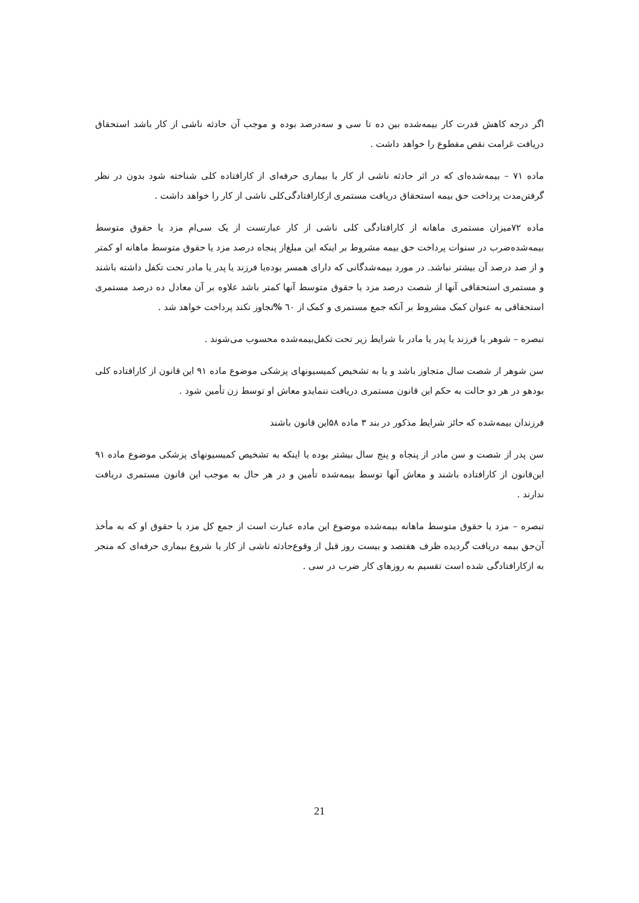اگر درجه کاهش قدرت کار بیمه‌شده بین ده تا سی و سه‌درصد بوده و موجب آن حادثه ناشی از کار باشد استحقاق دریافت غرامت نقص مقطوع را خواهد داشت .
ماده ۷۱ – بیمه‌شده‌ای که در اثر حادثه ناشی از کار یا بیماری حرفه‌ای از کارافتاده کلی شناخته شود بدون در نظر گرفتن‌مدت پرداخت حق بیمه استحقاق دریافت مستمری ازکارافتادگی‌کلی ناشی از کار را خواهد داشت .
ماده ۷۲میزان مستمری ماهانه از کارافتادگی کلی ناشی از کار عبارتست از یک سی‌ام مزد یا حقوق متوسط بیمه‌شده‌ضرب در سنوات پرداخت حق بیمه مشروط بر اینکه این مبلغ‌از پنجاه درصد مزد یا حقوق متوسط ماهانه او کمتر و از صد درصد آن بیشتر نباشد. در مورد بیمه‌شدگانی که دارای همسر بوده‌یا فرزند یا پدر یا مادر تحت تکفل داشته باشند و مستمری استحقاقی آنها از شصت درصد مزد یا حقوق متوسط آنها کمتر باشد علاوه بر آن معادل ده درصد مستمری استحقاقی به عنوان کمک مشروط بر آنکه جمع مستمری و کمک از ٦٠ % تجاوز نکند پرداخت خواهد شد .
تبصره – شوهر یا فرزند یا پدر یا مادر با شرایط زیر تحت تکفل‌بیمه‌شده محسوب می‌شوند .
سن شوهر از شصت سال متجاوز باشد و یا به تشخیص کمیسیونهای پزشکی موضوع ماده ۹۱ این قانون از کارافتاده کلی بودهو در هر دو حالت به حکم این قانون مستمری دریافت ننمایدو معاش او توسط زن تأمین شود .
فرزندان بیمه‌شده که حائز شرایط مذکور در بند ۳ ماده ۵۸این قانون باشند
سن پدر از شصت و سن مادر از پنجاه و پنج سال بیشتر بوده یا اینکه به تشخیص کمیسیونهای پزشکی موضوع ماده ۹۱ این‌قانون از کارافتاده باشند و معاش آنها توسط بیمه‌شده تأمین و در هر حال به موجب این قانون مستمری دریافت ندارند .
تبصره – مزد یا حقوق متوسط ماهانه بیمه‌شده موضوع این ماده عبارت است از جمع کل مزد یا حقوق او که به مأخذ آن‌حق بیمه دریافت گردیده ظرف هفتصد و بیست روز قبل از وقوع‌حادثه ناشی از کار یا شروع بیماری حرفه‌ای که منجر به ازکارافتادگی شده است تقسیم به روزهای کار ضرب در سی .
21